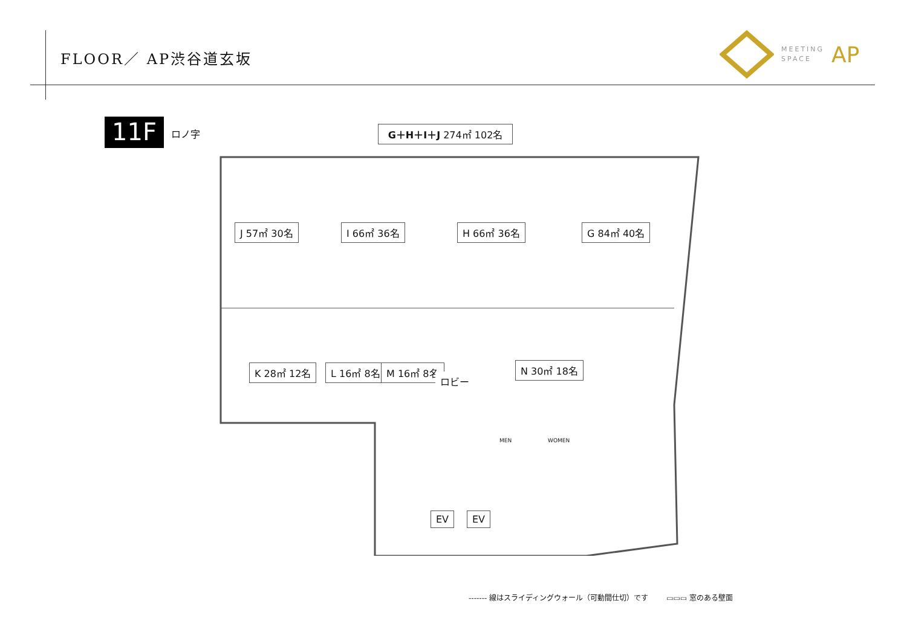FLOOR／ AP渋谷道玄坂
MEETING
SPACE
AP
11F
ロノ字
G＋H＋I＋J 274㎡ 102名
J 57㎡ 30名 I 66㎡ 36名 H 66㎡ 36名 G 84㎡ 40名
K 28㎡ 12名 L 16㎡ 8名 M 16㎡ 8名
ロビー
N 30㎡ 18名
MEN WOMEN
EV EV
------- 線はスライディングウォール（可動間仕切）です ▭▭▭ 窓のある壁面